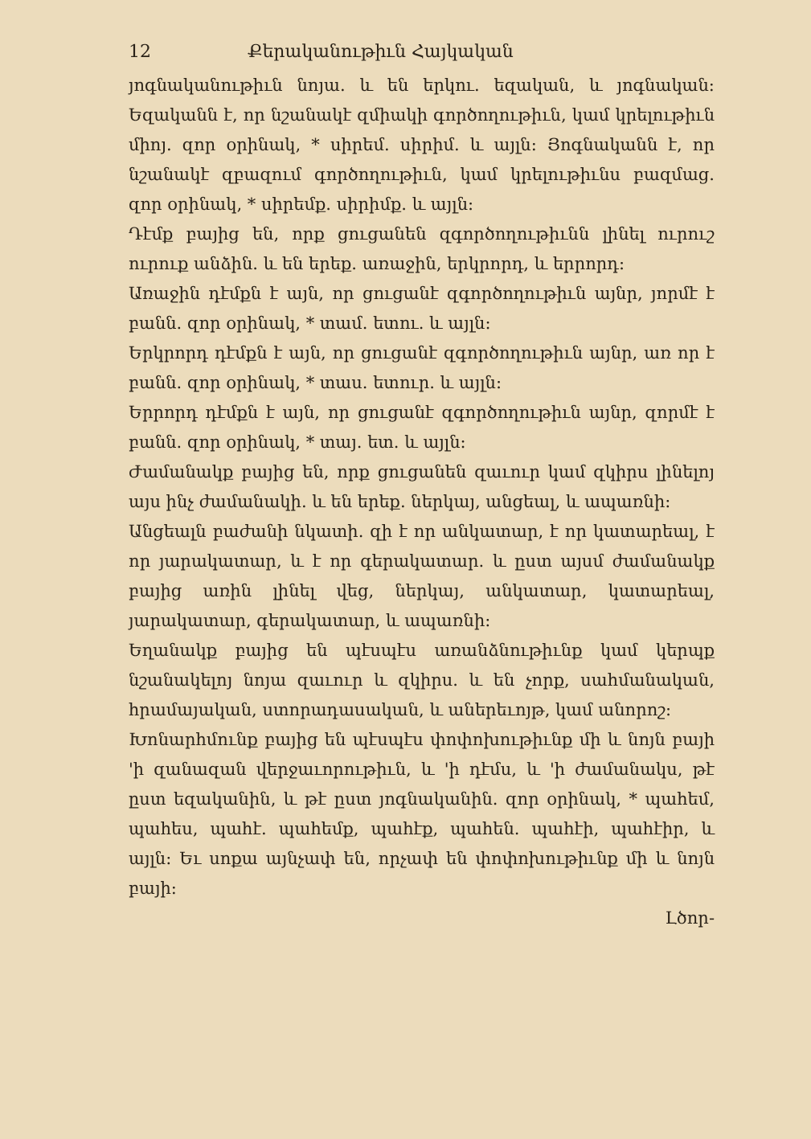12 Քերականութիւն Հայկական
յոգնականութիւն նոյա. և են երկու. եզական, և յոգնական։ Եզականն է, որ նշանակէ զմիակի գործողութիւն, կամ կրելութիւն միոյ. զոր օրինակ, * սիրեմ. սիրիմ. և այլն։ Յոգնականն է, որ նշանակէ զբազում գործողութիւն, կամ կրելութիւնս բազմաց. զոր օրինակ, * սիրեմք. սիրիմք. և այլն։
Դէմք բայից են, որք ցուցանեն զգործողութիւնն լինել ուրուշ ուրուք անձին. և են երեք. առաջին, երկրորդ, և երրորդ։
Առաջին դէմքն է այն, որ ցուցանէ զգործողութիւն այնր, յորմէ է բանն. զոր օրինակ, * տամ. ետու. և այլն։
Երկրորդ դէմքն է այն, որ ցուցանէ զգործողութիւն այնր, առ որ է բանն. զոր օրինակ, * տաս. ետուր. և այլն։
Երրորդ դէմքն է այն, որ ցուցանէ զգործողութիւն այնր, զորմէ է բանն. զոր օրինակ, * տայ. ետ. և այլն։
Ժամանակք բայից են, որք ցուցանեն զաւուր կամ զկիրս լինելոյ այս ինչ ժամանակի. և են երեք. ներկայ, անցեալ, և ապառնի։
Անցեալն բաժանի նկատի. զի է որ անկատար, է որ կատարեալ, է որ յարակատար, և է որ գերակատար. և ըստ այսմ ժամանակք բայից առին լինել վեց, ներկայ, անկատար, կատարեալ, յարակատար, գերակատար, և ապառնի։
Եղանակք բայից են պէսպէս առանձնութիւնք կամ կերպք նշանակելոյ նոյա զաւուր և զկիրս. և են չորք, սահմանական, հրամայական, ստորադասական, և աներեւոյթ, կամ անորոշ։
Խոնարհմունք բայից են պէսպէս փոփոխութիւնք մի և նոյն բայի 'ի զանազան վերջաւորութիւն, և 'ի դէմս, և 'ի ժամանակս, թէ ըստ եզականին, և թէ ըստ յոգնականին. զոր օրինակ, * պահեմ, պահես, պահէ. պահեմք, պահէք, պահեն. պահէի, պահէիր, և այլն։ Եւ սոքա այնչափ են, որչափ են փոփոխութիւնք մի և նոյն բայի։
Լծոր-